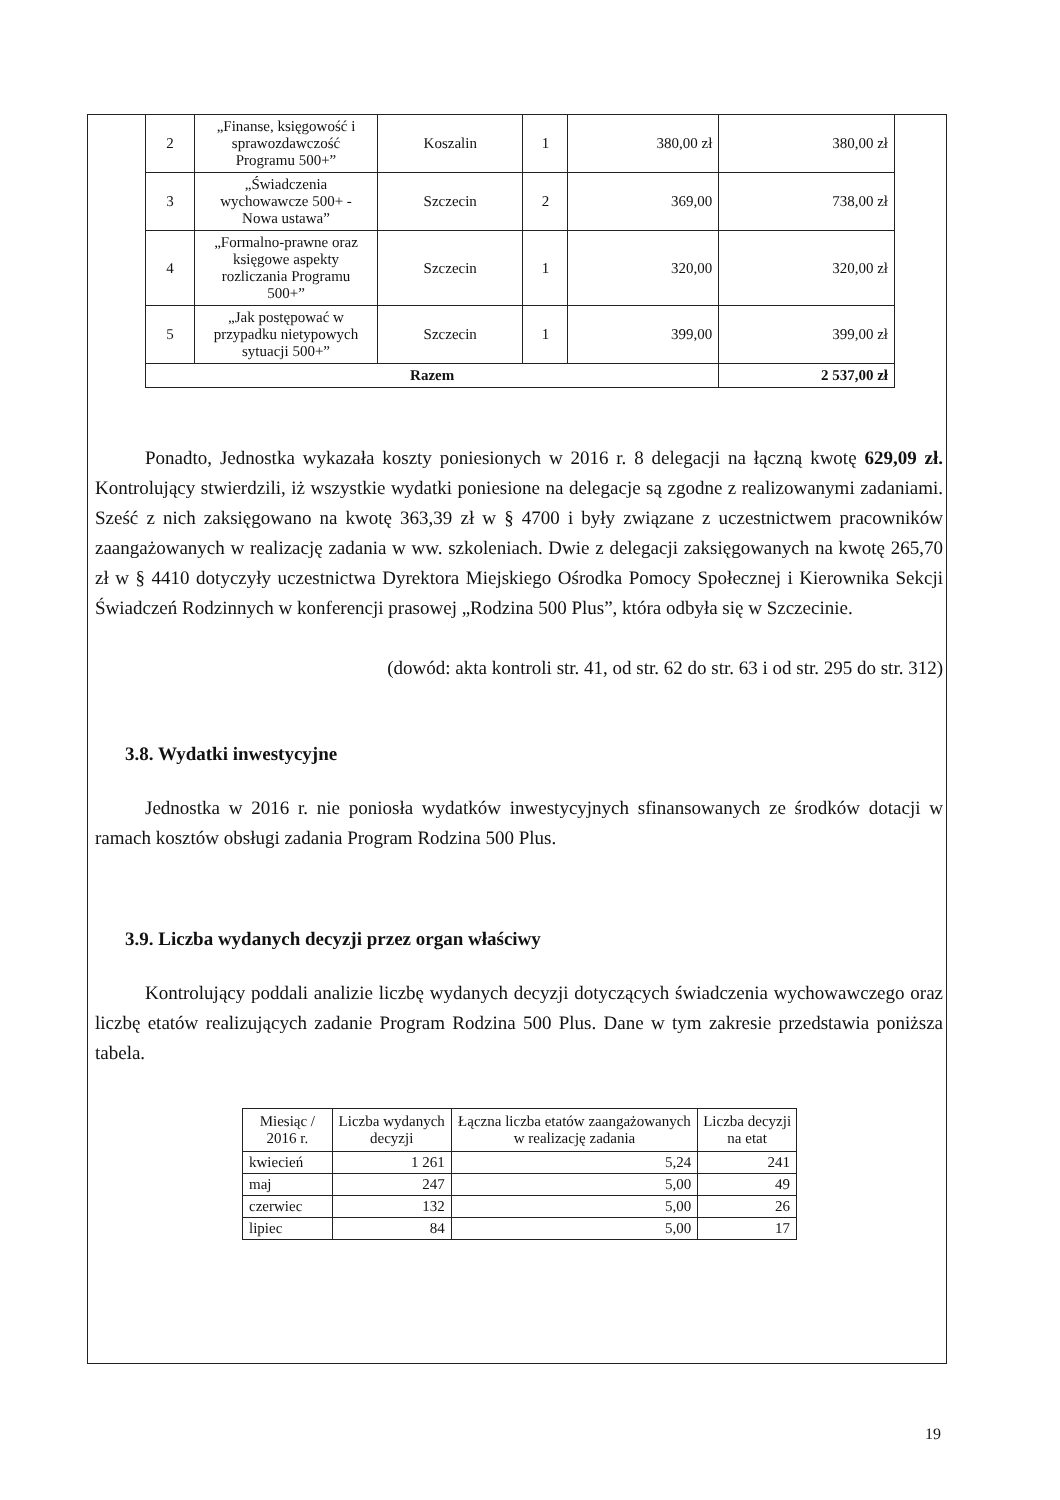| 2 | „Finanse, księgowość i sprawozdawczość Programu 500+” | Koszalin | 1 | 380,00 zł | 380,00 zł |
| 3 | „Świadczenia wychowawcze 500+ - Nowa ustawa” | Szczecin | 2 | 369,00 | 738,00 zł |
| 4 | „Formalno-prawne oraz księgowe aspekty rozliczania Programu 500+” | Szczecin | 1 | 320,00 | 320,00 zł |
| 5 | „Jak postępować w przypadku nietypowych sytuacji 500+” | Szczecin | 1 | 399,00 | 399,00 zł |
| Razem | | | | | 2 537,00 zł |
Ponadto, Jednostka wykazała koszty poniesionych w 2016 r. 8 delegacji na łączną kwotę 629,09 zł. Kontrolujący stwierdzili, iż wszystkie wydatki poniesione na delegacje są zgodne z realizowanymi zadaniami. Sześć z nich zaksięgowano na kwotę 363,39 zł w § 4700 i były związane z uczestnictwem pracowników zaangażowanych w realizację zadania w ww. szkoleniach. Dwie z delegacji zaksięgowanych na kwotę 265,70 zł w § 4410 dotyczyły uczestnictwa Dyrektora Miejskiego Ośrodka Pomocy Społecznej i Kierownika Sekcji Świadczeń Rodzinnych w konferencji prasowej „Rodzina 500 Plus”, która odbyła się w Szczecinie.
(dowód: akta kontroli str. 41, od str. 62 do str. 63 i od str. 295 do str. 312)
3.8. Wydatki inwestycyjne
Jednostka w 2016 r. nie poniosła wydatków inwestycyjnych sfinansowanych ze środków dotacji w ramach kosztów obsługi zadania Program Rodzina 500 Plus.
3.9. Liczba wydanych decyzji przez organ właściwy
Kontrolujący poddali analizie liczbę wydanych decyzji dotyczących świadczenia wychowawczego oraz liczbę etatów realizujących zadanie Program Rodzina 500 Plus. Dane w tym zakresie przedstawia poniższa tabela.
| Miesiąc / 2016 r. | Liczba wydanych decyzji | Łączna liczba etatów zaangażowanych w realizację zadania | Liczba decyzji na etat |
| --- | --- | --- | --- |
| kwiecień | 1 261 | 5,24 | 241 |
| maj | 247 | 5,00 | 49 |
| czerwiec | 132 | 5,00 | 26 |
| lipiec | 84 | 5,00 | 17 |
19